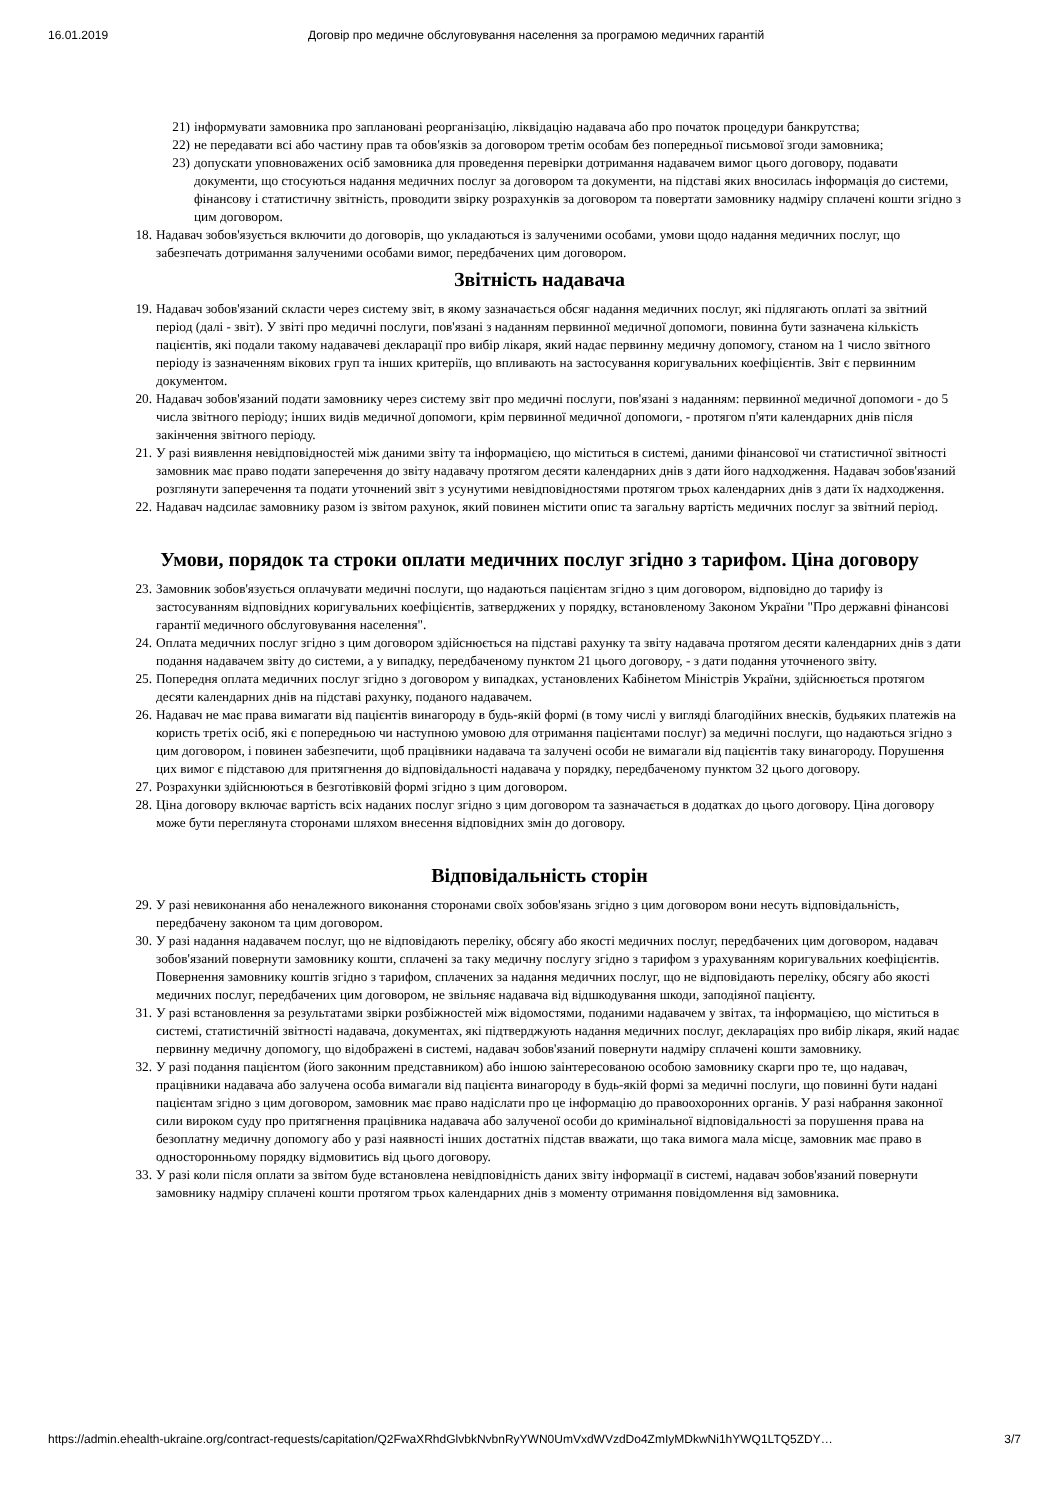16.01.2019 Договір про медичне обслуговування населення за програмою медичних гарантій
21) інформувати замовника про заплановані реорганізацію, ліквідацію надавача або про початок процедури банкрутства;
22) не передавати всі або частину прав та обов'язків за договором третім особам без попередньої письмової згоди замовника;
23) допускати уповноважених осіб замовника для проведення перевірки дотримання надавачем вимог цього договору, подавати документи, що стосуються надання медичних послуг за договором та документи, на підставі яких вносилась інформація до системи, фінансову і статистичну звітність, проводити звірку розрахунків за договором та повертати замовнику надміру сплачені кошти згідно з цим договором.
18. Надавач зобов'язується включити до договорів, що укладаються із залученими особами, умови щодо надання медичних послуг, що забезпечать дотримання залученими особами вимог, передбачених цим договором.
Звітність надавача
19. Надавач зобов'язаний скласти через систему звіт, в якому зазначається обсяг надання медичних послуг, які підлягають оплаті за звітний період (далі - звіт). У звіті про медичні послуги, пов'язані з наданням первинної медичної допомоги, повинна бути зазначена кількість пацієнтів, які подали такому надавачеві декларації про вибір лікаря, який надає первинну медичну допомогу, станом на 1 число звітного періоду із зазначенням вікових груп та інших критеріїв, що впливають на застосування коригувальних коефіцієнтів. Звіт є первинним документом.
20. Надавач зобов'язаний подати замовнику через систему звіт про медичні послуги, пов'язані з наданням: первинної медичної допомоги - до 5 числа звітного періоду; інших видів медичної допомоги, крім первинної медичної допомоги, - протягом п'яти календарних днів після закінчення звітного періоду.
21. У разі виявлення невідповідностей між даними звіту та інформацією, що міститься в системі, даними фінансової чи статистичної звітності замовник має право подати заперечення до звіту надавачу протягом десяти календарних днів з дати його надходження. Надавач зобов'язаний розглянути заперечення та подати уточнений звіт з усунутими невідповідностями протягом трьох календарних днів з дати їх надходження.
22. Надавач надсилає замовнику разом із звітом рахунок, який повинен містити опис та загальну вартість медичних послуг за звітний період.
Умови, порядок та строки оплати медичних послуг згідно з тарифом. Ціна договору
23. Замовник зобов'язується оплачувати медичні послуги, що надаються пацієнтам згідно з цим договором, відповідно до тарифу із застосуванням відповідних коригувальних коефіцієнтів, затверджених у порядку, встановленому Законом України "Про державні фінансові гарантії медичного обслуговування населення".
24. Оплата медичних послуг згідно з цим договором здійснюється на підставі рахунку та звіту надавача протягом десяти календарних днів з дати подання надавачем звіту до системи, а у випадку, передбаченому пунктом 21 цього договору, - з дати подання уточненого звіту.
25. Попередня оплата медичних послуг згідно з договором у випадках, установлених Кабінетом Міністрів України, здійснюється протягом десяти календарних днів на підставі рахунку, поданого надавачем.
26. Надавач не має права вимагати від пацієнтів винагороду в будь-якій формі (в тому числі у вигляді благодійних внесків, будьяких платежів на користь третіх осіб, які є попередньою чи наступною умовою для отримання пацієнтами послуг) за медичні послуги, що надаються згідно з цим договором, і повинен забезпечити, щоб працівники надавача та залучені особи не вимагали від пацієнтів таку винагороду. Порушення цих вимог є підставою для притягнення до відповідальності надавача у порядку, передбаченому пунктом 32 цього договору.
27. Розрахунки здійснюються в безготівковій формі згідно з цим договором.
28. Ціна договору включає вартість всіх наданих послуг згідно з цим договором та зазначається в додатках до цього договору. Ціна договору може бути переглянута сторонами шляхом внесення відповідних змін до договору.
Відповідальність сторін
29. У разі невиконання або неналежного виконання сторонами своїх зобов'язань згідно з цим договором вони несуть відповідальність, передбачену законом та цим договором.
30. У разі надання надавачем послуг, що не відповідають переліку, обсягу або якості медичних послуг, передбачених цим договором, надавач зобов'язаний повернути замовнику кошти, сплачені за таку медичну послугу згідно з тарифом з урахуванням коригувальних коефіцієнтів. Повернення замовнику коштів згідно з тарифом, сплачених за надання медичних послуг, що не відповідають переліку, обсягу або якості медичних послуг, передбачених цим договором, не звільняє надавача від відшкодування шкоди, заподіяної пацієнту.
31. У разі встановлення за результатами звірки розбіжностей між відомостями, поданими надавачем у звітах, та інформацією, що міститься в системі, статистичній звітності надавача, документах, які підтверджують надання медичних послуг, деклараціях про вибір лікаря, який надає первинну медичну допомогу, що відображені в системі, надавач зобов'язаний повернути надміру сплачені кошти замовнику.
32. У разі подання пацієнтом (його законним представником) або іншою заінтересованою особою замовнику скарги про те, що надавач, працівники надавача або залучена особа вимагали від пацієнта винагороду в будь-якій формі за медичні послуги, що повинні бути надані пацієнтам згідно з цим договором, замовник має право надіслати про це інформацію до правоохоронних органів. У разі набрання законної сили вироком суду про притягнення працівника надавача або залученої особи до кримінальної відповідальності за порушення права на безоплатну медичну допомогу або у разі наявності інших достатніх підстав вважати, що така вимога мала місце, замовник має право в односторонньому порядку відмовитись від цього договору.
33. У разі коли після оплати за звітом буде встановлена невідповідність даних звіту інформації в системі, надавач зобов'язаний повернути замовнику надміру сплачені кошти протягом трьох календарних днів з моменту отримання повідомлення від замовника.
https://admin.ehealth-ukraine.org/contract-requests/capitation/Q2FwaXRhdGlvbkNvbnRyYWN0UmVxdWVzdDo4ZmIyMDkwNi1hYWQ1LTQ5ZDY… 3/7